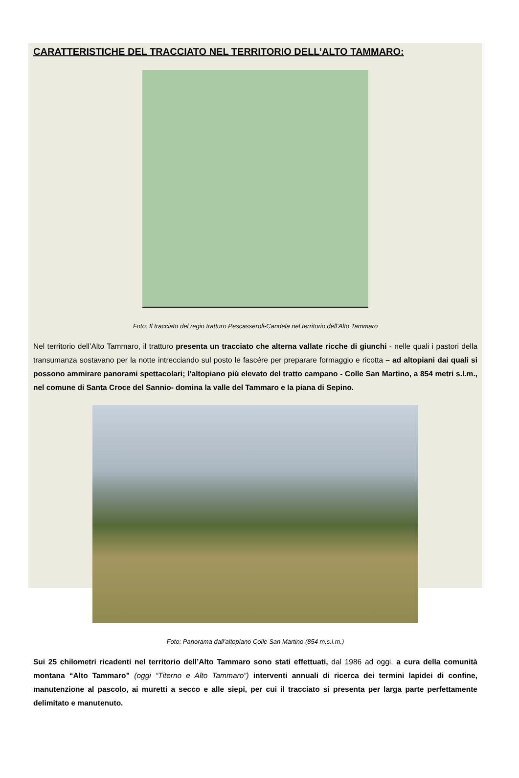CARATTERISTICHE DEL TRACCIATO NEL TERRITORIO DELL’ALTO TAMMARO:
Foto: Il tracciato del regio tratturo Pescasseroli-Candela nel territorio dell’Alto Tammaro
Nel territorio dell’Alto Tammaro, il tratturo presenta un tracciato che alterna vallate ricche di giunchi - nelle quali i pastori della transumanza sostavano per la notte intrecciando sul posto le fascére per preparare formaggio e ricotta – ad altopiani dai quali si possono ammirare panorami spettacolari; l’altopiano più elevato del tratto campano - Colle San Martino, a 854 metri s.l.m., nel comune di Santa Croce del Sannio- domina la valle del Tammaro e la piana di Sepino.
Foto: Panorama dall’altopiano Colle San Martino (854 m.s.l.m.)
Sui 25 chilometri ricadenti nel territorio dell’Alto Tammaro sono stati effettuati, dal 1986 ad oggi, a cura della comunità montana “Alto Tammaro” (oggi “Titerno e Alto Tammaro”) interventi annuali di ricerca dei termini lapidei di confine, manutenzione al pascolo, ai muretti a secco e alle siepi, per cui il tracciato si presenta per larga parte perfettamente delimitato e manutenuto.